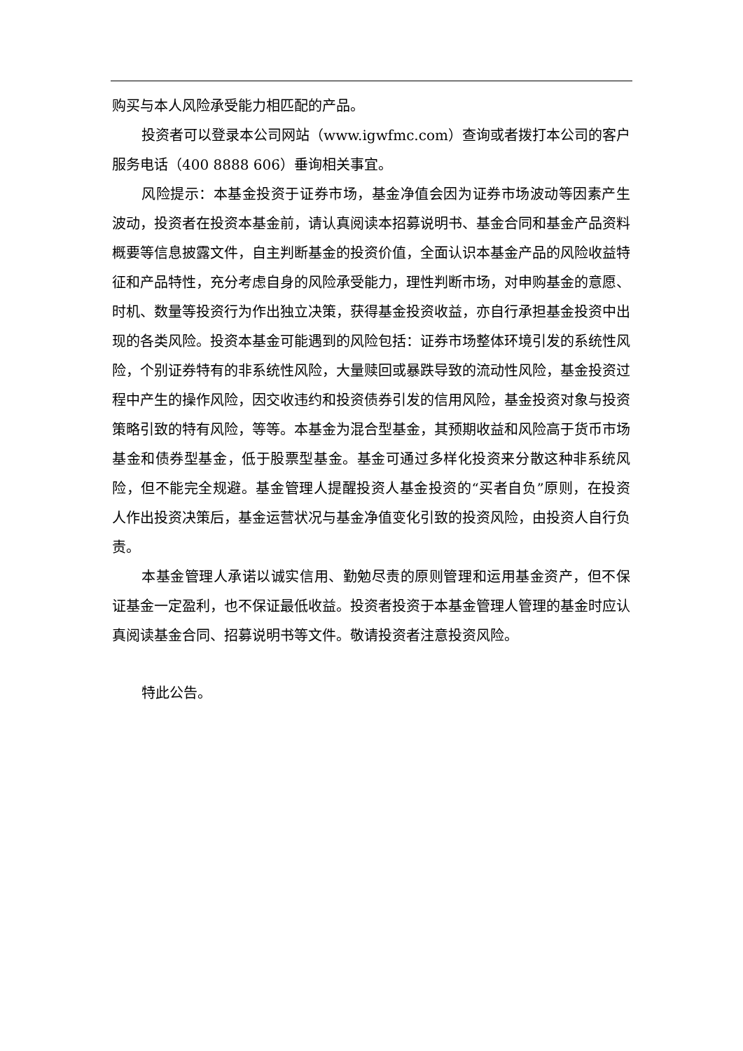购买与本人风险承受能力相匹配的产品。
投资者可以登录本公司网站（www.igwfmc.com）查询或者拨打本公司的客户服务电话（400 8888 606）垂询相关事宜。
风险提示：本基金投资于证券市场，基金净值会因为证券市场波动等因素产生波动，投资者在投资本基金前，请认真阅读本招募说明书、基金合同和基金产品资料概要等信息披露文件，自主判断基金的投资价值，全面认识本基金产品的风险收益特征和产品特性，充分考虑自身的风险承受能力，理性判断市场，对申购基金的意愿、时机、数量等投资行为作出独立决策，获得基金投资收益，亦自行承担基金投资中出现的各类风险。投资本基金可能遇到的风险包括：证券市场整体环境引发的系统性风险，个别证券特有的非系统性风险，大量赎回或暴跌导致的流动性风险，基金投资过程中产生的操作风险，因交收违约和投资债券引发的信用风险，基金投资对象与投资策略引致的特有风险，等等。本基金为混合型基金，其预期收益和风险高于货币市场基金和债券型基金，低于股票型基金。基金可通过多样化投资来分散这种非系统风险，但不能完全规避。基金管理人提醒投资人基金投资的“买者自负”原则，在投资人作出投资决策后，基金运营状况与基金净值变化引致的投资风险，由投资人自行负责。
本基金管理人承诺以诚实信用、勤勉尽责的原则管理和运用基金资产，但不保证基金一定盈利，也不保证最低收益。投资者投资于本基金管理人管理的基金时应认真阅读基金合同、招募说明书等文件。敬请投资者注意投资风险。
特此公告。